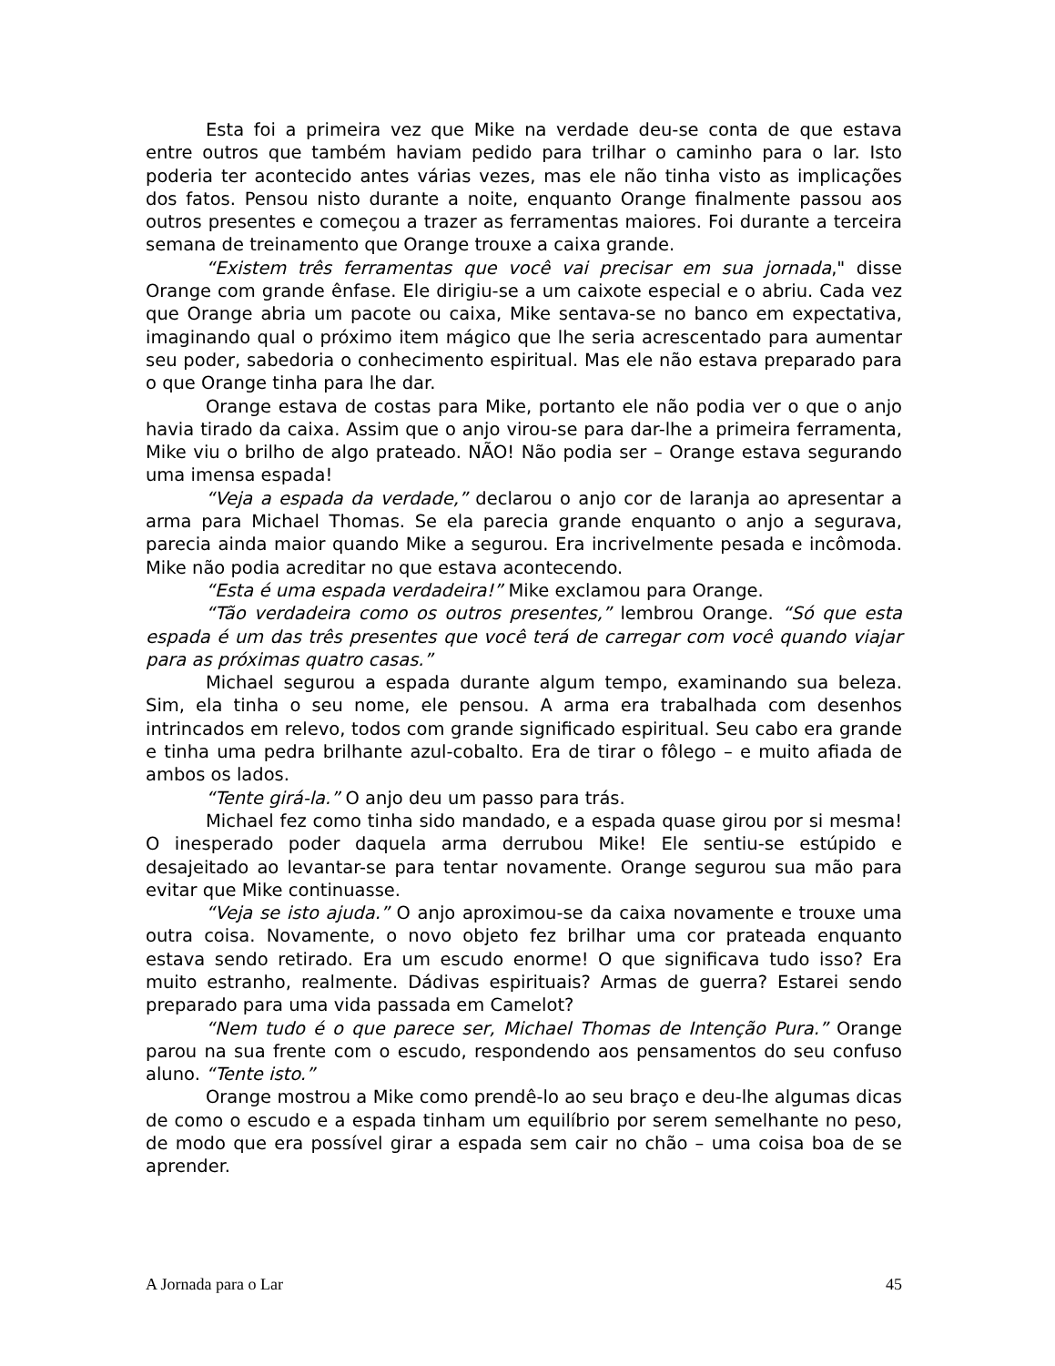Esta foi a primeira vez que Mike na verdade deu-se conta de que estava entre outros que também haviam pedido para trilhar o caminho para o lar. Isto poderia ter acontecido antes várias vezes, mas ele não tinha visto as implicações dos fatos. Pensou nisto durante a noite, enquanto Orange finalmente passou aos outros presentes e começou a trazer as ferramentas maiores. Foi durante a terceira semana de treinamento que Orange trouxe a caixa grande.
“Existem três ferramentas que você vai precisar em sua jornada," disse Orange com grande ênfase. Ele dirigiu-se a um caixote especial e o abriu. Cada vez que Orange abria um pacote ou caixa, Mike sentava-se no banco em expectativa, imaginando qual o próximo item mágico que lhe seria acrescentado para aumentar seu poder, sabedoria o conhecimento espiritual. Mas ele não estava preparado para o que Orange tinha para lhe dar.
Orange estava de costas para Mike, portanto ele não podia ver o que o anjo havia tirado da caixa. Assim que o anjo virou-se para dar-lhe a primeira ferramenta, Mike viu o brilho de algo prateado. NÃO! Não podia ser – Orange estava segurando uma imensa espada!
“Veja a espada da verdade,” declarou o anjo cor de laranja ao apresentar a arma para Michael Thomas. Se ela parecia grande enquanto o anjo a segurava, parecia ainda maior quando Mike a segurou. Era incrivelmente pesada e incômoda. Mike não podia acreditar no que estava acontecendo.
“Esta é uma espada verdadeira!” Mike exclamou para Orange.
“Tão verdadeira como os outros presentes,” lembrou Orange. “Só que esta espada é um das três presentes que você terá de carregar com você quando viajar para as próximas quatro casas.”
Michael segurou a espada durante algum tempo, examinando sua beleza. Sim, ela tinha o seu nome, ele pensou. A arma era trabalhada com desenhos intrincados em relevo, todos com grande significado espiritual. Seu cabo era grande e tinha uma pedra brilhante azul-cobalto. Era de tirar o fôlego – e muito afiada de ambos os lados.
“Tente girá-la.” O anjo deu um passo para trás.
Michael fez como tinha sido mandado, e a espada quase girou por si mesma! O inesperado poder daquela arma derrubou Mike! Ele sentiu-se estúpido e desajeitado ao levantar-se para tentar novamente. Orange segurou sua mão para evitar que Mike continuasse.
“Veja se isto ajuda.” O anjo aproximou-se da caixa novamente e trouxe uma outra coisa. Novamente, o novo objeto fez brilhar uma cor prateada enquanto estava sendo retirado. Era um escudo enorme! O que significava tudo isso? Era muito estranho, realmente. Dádivas espirituais? Armas de guerra? Estarei sendo preparado para uma vida passada em Camelot?
“Nem tudo é o que parece ser, Michael Thomas de Intenção Pura.” Orange parou na sua frente com o escudo, respondendo aos pensamentos do seu confuso aluno. “Tente isto.”
Orange mostrou a Mike como prendê-lo ao seu braço e deu-lhe algumas dicas de como o escudo e a espada tinham um equilíbrio por serem semelhante no peso, de modo que era possível girar a espada sem cair no chão – uma coisa boa de se aprender.
A Jornada para o Lar 45